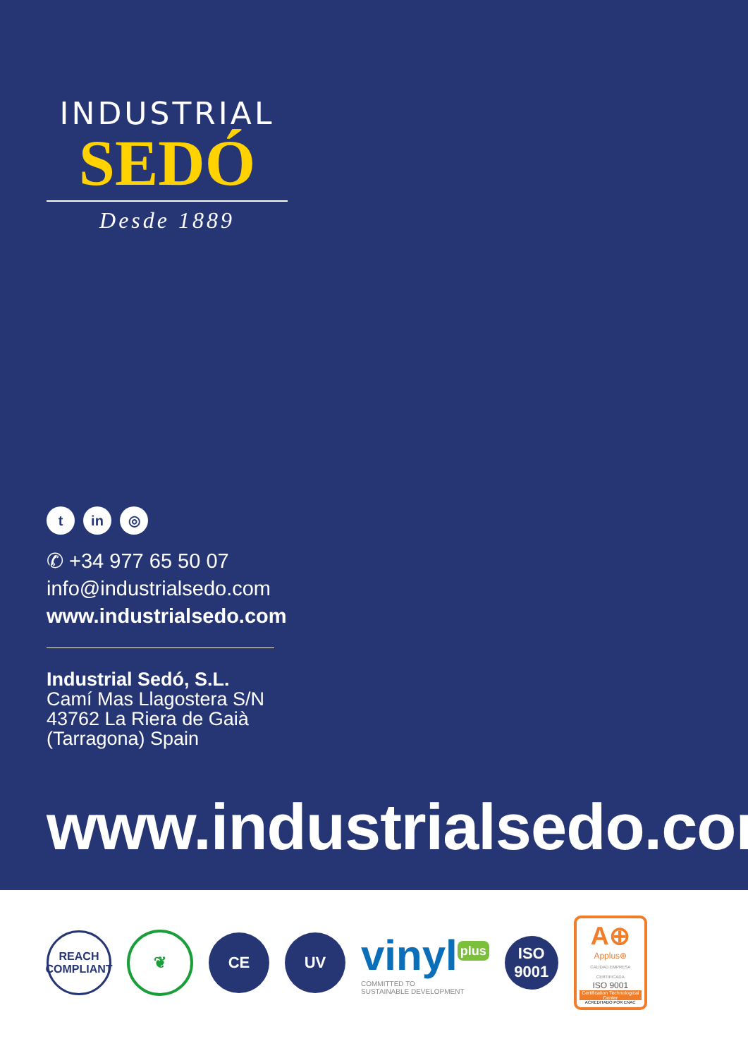INDUSTRIAL
SEDÓ
Desde 1889
tin ◎
✆ +34 977 65 50 07
info@industrialsedo.com
www.industrialsedo.com
Industrial Sedó, S.L.
Camí Mas Llagostera S/N
43762 La Riera de Gaià
(Tarragona) Spain
www.industrialsedo.com
REACH
COMPLIANT
❦ CE UV
vinyl<sup>plus</sup>
COMMITTED TO
SUSTAINABLE DEVELOPMENT
ISO
9001
A⊕
Applus⊕
CALIDAD EMPRESA CERTIFICADA
ISO 9001
Certification Technological Center
ACREDITADO POR ENAC